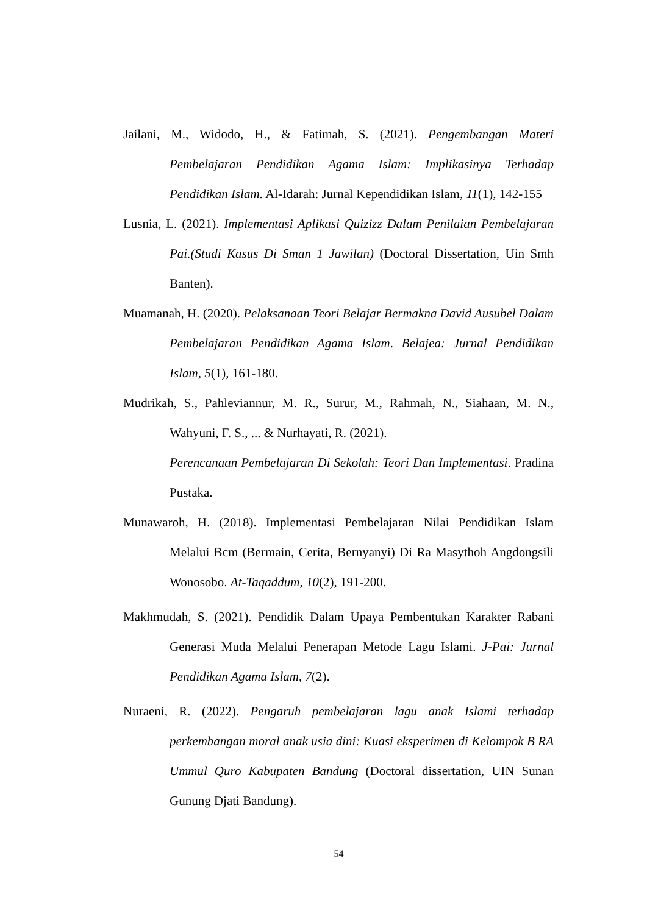Jailani, M., Widodo, H., & Fatimah, S. (2021). Pengembangan Materi Pembelajaran Pendidikan Agama Islam: Implikasinya Terhadap Pendidikan Islam. Al-Idarah: Jurnal Kependidikan Islam, 11(1), 142-155
Lusnia, L. (2021). Implementasi Aplikasi Quizizz Dalam Penilaian Pembelajaran Pai.(Studi Kasus Di Sman 1 Jawilan) (Doctoral Dissertation, Uin Smh Banten).
Muamanah, H. (2020). Pelaksanaan Teori Belajar Bermakna David Ausubel Dalam Pembelajaran Pendidikan Agama Islam. Belajea: Jurnal Pendidikan Islam, 5(1), 161-180.
Mudrikah, S., Pahleviannur, M. R., Surur, M., Rahmah, N., Siahaan, M. N., Wahyuni, F. S., ... & Nurhayati, R. (2021).
Perencanaan Pembelajaran Di Sekolah: Teori Dan Implementasi. Pradina Pustaka.
Munawaroh, H. (2018). Implementasi Pembelajaran Nilai Pendidikan Islam Melalui Bcm (Bermain, Cerita, Bernyanyi) Di Ra Masythoh Angdongsili Wonosobo. At-Taqaddum, 10(2), 191-200.
Makhmudah, S. (2021). Pendidik Dalam Upaya Pembentukan Karakter Rabani Generasi Muda Melalui Penerapan Metode Lagu Islami. J-Pai: Jurnal Pendidikan Agama Islam, 7(2).
Nuraeni, R. (2022). Pengaruh pembelajaran lagu anak Islami terhadap perkembangan moral anak usia dini: Kuasi eksperimen di Kelompok B RA Ummul Quro Kabupaten Bandung (Doctoral dissertation, UIN Sunan Gunung Djati Bandung).
54